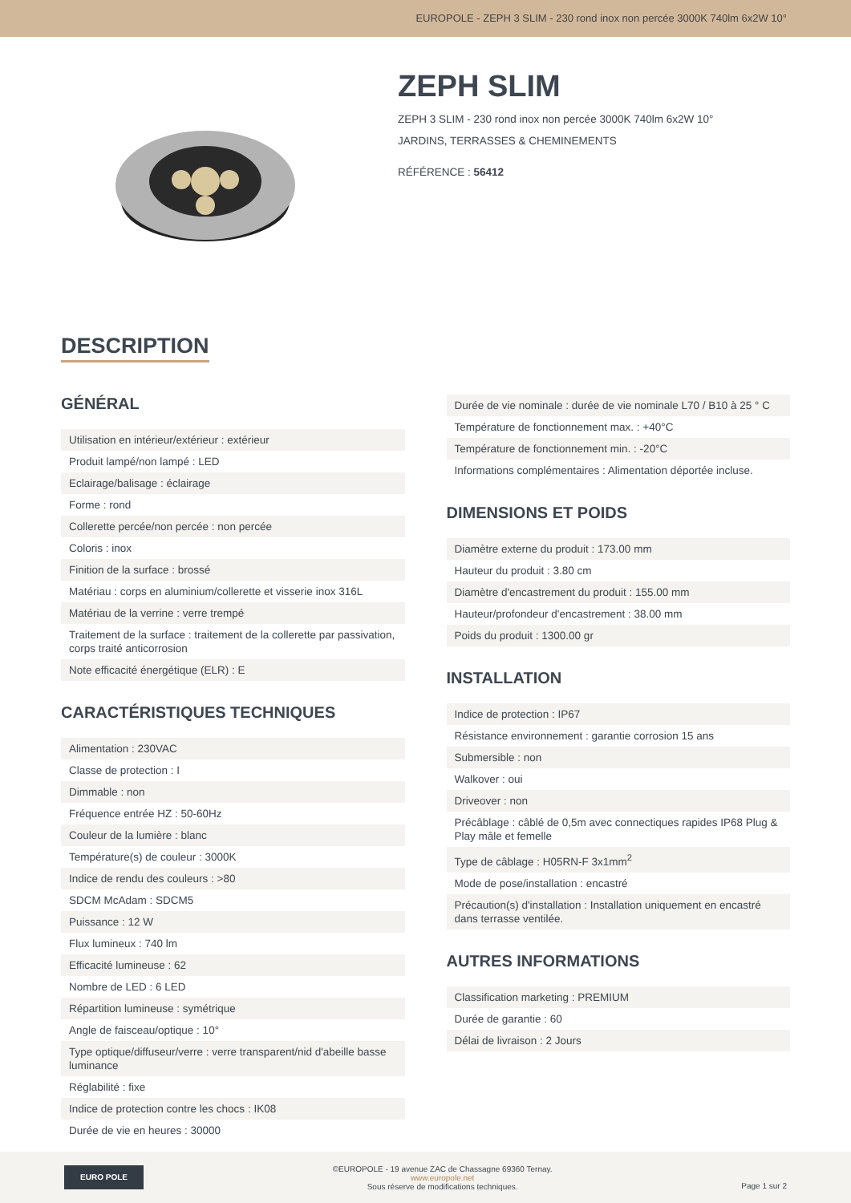EUROPOLE - ZEPH 3 SLIM - 230 rond inox non percée 3000K 740lm 6x2W 10°
ZEPH SLIM
ZEPH 3 SLIM - 230 rond inox non percée 3000K 740lm 6x2W 10°
JARDINS, TERRASSES & CHEMINEMENTS
RÉFÉRENCE : 56412
DESCRIPTION
GÉNÉRAL
| Utilisation en intérieur/extérieur : extérieur |
| Produit lampé/non lampé : LED |
| Eclairage/balisage : éclairage |
| Forme : rond |
| Collerette percée/non percée : non percée |
| Coloris : inox |
| Finition de la surface : brossé |
| Matériau : corps en aluminium/collerette et visserie inox 316L |
| Matériau de la verrine : verre trempé |
| Traitement de la surface : traitement de la collerette par passivation, corps traité anticorrosion |
| Note efficacité énergétique (ELR) : E |
CARACTÉRISTIQUES TECHNIQUES
| Alimentation : 230VAC |
| Classe de protection : I |
| Dimmable : non |
| Fréquence entrée HZ : 50-60Hz |
| Couleur de la lumière : blanc |
| Température(s) de couleur : 3000K |
| Indice de rendu des couleurs : >80 |
| SDCM McAdam : SDCM5 |
| Puissance : 12 W |
| Flux lumineux : 740 lm |
| Efficacité lumineuse : 62 |
| Nombre de LED : 6 LED |
| Répartition lumineuse : symétrique |
| Angle de faisceau/optique : 10° |
| Type optique/diffuseur/verre : verre transparent/nid d'abeille basse luminance |
| Réglabilité : fixe |
| Indice de protection contre les chocs : IK08 |
| Durée de vie en heures : 30000 |
| Durée de vie nominale : durée de vie nominale L70 / B10 à 25 ° C |
| Température de fonctionnement max. : +40°C |
| Température de fonctionnement min. : -20°C |
| Informations complémentaires : Alimentation déportée incluse. |
DIMENSIONS ET POIDS
| Diamètre externe du produit : 173.00 mm |
| Hauteur du produit : 3.80 cm |
| Diamètre d'encastrement du produit : 155.00 mm |
| Hauteur/profondeur d'encastrement : 38.00 mm |
| Poids du produit : 1300.00 gr |
INSTALLATION
| Indice de protection : IP67 |
| Résistance environnement : garantie corrosion 15 ans |
| Submersible : non |
| Walkover : oui |
| Driveover : non |
| Précâblage : câblé de 0,5m avec connectiques rapides IP68 Plug & Play mâle et femelle |
| Type de câblage : H05RN-F 3x1mm<sup>2</sup> |
| Mode de pose/installation : encastré |
| Précaution(s) d'installation : Installation uniquement en encastré dans terrasse ventilée. |
AUTRES INFORMATIONS
| Classification marketing : PREMIUM |
| Durée de garantie : 60 |
| Délai de livraison : 2 Jours |
EURO POLE
©EUROPOLE - 19 avenue ZAC de Chassagne 69360 Ternay.
www.europole.net
Sous réserve de modifications techniques.
Page 1 sur 2